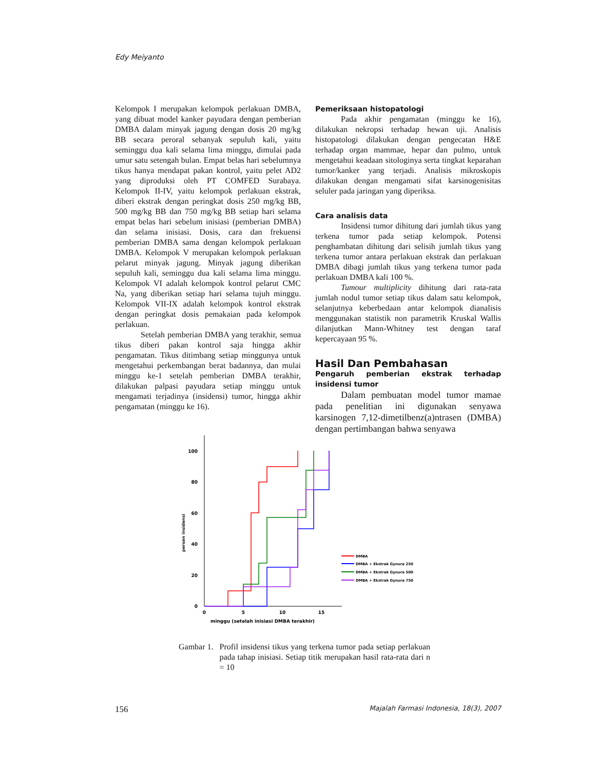Edy Meiyanto
Kelompok I merupakan kelompok perlakuan DMBA, yang dibuat model kanker payudara dengan pemberian DMBA dalam minyak jagung dengan dosis 20 mg/kg BB secara peroral sebanyak sepuluh kali, yaitu seminggu dua kali selama lima minggu, dimulai pada umur satu setengah bulan. Empat belas hari sebelumnya tikus hanya mendapat pakan kontrol, yaitu pelet AD2 yang diproduksi oleh PT COMFED Surabaya. Kelompok II-IV, yaitu kelompok perlakuan ekstrak, diberi ekstrak dengan peringkat dosis 250 mg/kg BB, 500 mg/kg BB dan 750 mg/kg BB setiap hari selama empat belas hari sebelum inisiasi (pemberian DMBA) dan selama inisiasi. Dosis, cara dan frekuensi pemberian DMBA sama dengan kelompok perlakuan DMBA. Kelompok V merupakan kelompok perlakuan pelarut minyak jagung. Minyak jagung diberikan sepuluh kali, seminggu dua kali selama lima minggu. Kelompok VI adalah kelompok kontrol pelarut CMC Na, yang diberikan setiap hari selama tujuh minggu. Kelompok VII-IX adalah kelompok kontrol ekstrak dengan peringkat dosis pemakaian pada kelompok perlakuan.
Setelah pemberian DMBA yang terakhir, semua tikus diberi pakan kontrol saja hingga akhir pengamatan. Tikus ditimbang setiap minggunya untuk mengetahui perkembangan berat badannya, dan mulai minggu ke-1 setelah pemberian DMBA terakhir, dilakukan palpasi payudara setiap minggu untuk mengamati terjadinya (insidensi) tumor, hingga akhir pengamatan (minggu ke 16).
Pemeriksaan histopatologi
Pada akhir pengamatan (minggu ke 16), dilakukan nekropsi terhadap hewan uji. Analisis histopatologi dilakukan dengan pengecatan H&E terhadap organ mammae, hepar dan pulmo, untuk mengetahui keadaan sitologinya serta tingkat keparahan tumor/kanker yang terjadi. Analisis mikroskopis dilakukan dengan mengamati sifat karsinogenisitas seluler pada jaringan yang diperiksa.
Cara analisis data
Insidensi tumor dihitung dari jumlah tikus yang terkena tumor pada setiap kelompok. Potensi penghambatan dihitung dari selisih jumlah tikus yang terkena tumor antara perlakuan ekstrak dan perlakuan DMBA dibagi jumlah tikus yang terkena tumor pada perlakuan DMBA kali 100 %.
Tumour multiplicity dihitung dari rata-rata jumlah nodul tumor setiap tikus dalam satu kelompok, selanjutnya keberbedaan antar kelompok dianalisis menggunakan statistik non parametrik Kruskal Wallis dilanjutkan Mann-Whitney test dengan taraf kepercayaan 95 %.
Hasil Dan Pembahasan
Pengaruh pemberian ekstrak terhadap insidensi tumor
Dalam pembuatan model tumor mamae pada penelitian ini digunakan senyawa karsinogen 7,12-dimetilbenz(a)ntrasen (DMBA) dengan pertimbangan bahwa senyawa
0
20
40
60
80
100
0
5
10
15
persen insidensi
minggu (setelah inisiasi DMBA terakhir)
DMBA
DMBA + Ekstrak Gynura 250
DMBA + Ekstrak Gynura 500
DMBA + Ekstrak Gynura 750
Gambar 1. Profil insidensi tikus yang terkena tumor pada setiap perlakuan pada tahap inisiasi. Setiap titik merupakan hasil rata-rata dari n = 10
156 Majalah Farmasi Indonesia, 18(3), 2007